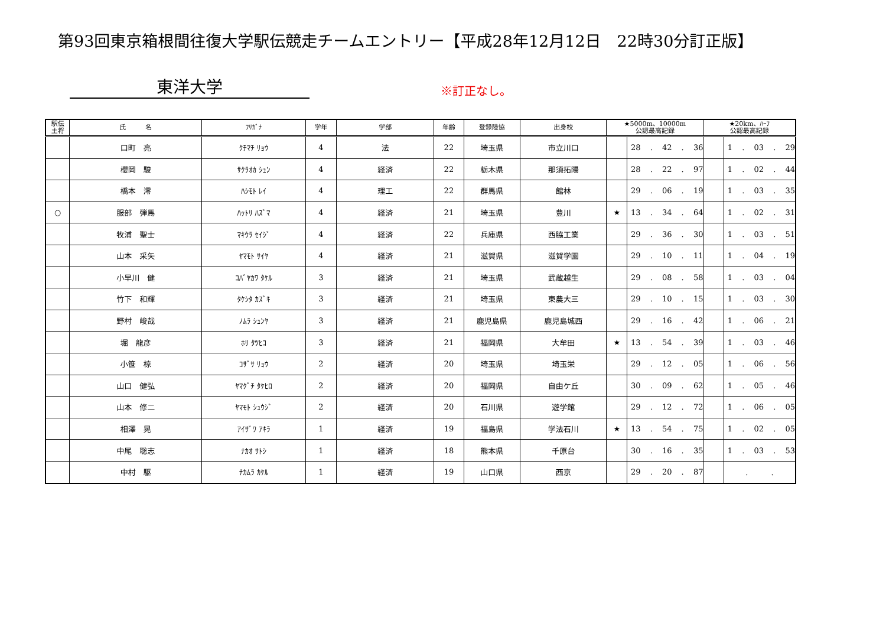第93回東京箱根間往復大学駅伝競走チームエントリー【平成28年12月12日　22時30分訂正版】
東洋大学
※訂正なし。
| 駅伝 主将 | 氏 名 | ﾌﾘｶﾞﾅ | 学年 | 学部 | 年齢 | 登録陸協 | 出身校 | ★5000m、10000m 公認最高記録 | | ★20km、ﾊｰﾌ 公認最高記録 | |
| --- | --- | --- | --- | --- | --- | --- | --- | --- | --- | --- | --- |
| | 口町 亮 | ｸﾁﾏﾁ ﾘｮｳ | 4 | 法 | 22 | 埼玉県 | 市立川口 | | 28 . 42 . 36 | | 1 . 03 . 29 |
| | 櫻岡 駿 | ｻｸﾗｵｶ ｼｭﾝ | 4 | 経済 | 22 | 栃木県 | 那須拓陽 | | 28 . 22 . 97 | | 1 . 02 . 44 |
| | 橋本 澪 | ﾊｼﾓﾄ ﾚｲ | 4 | 理工 | 22 | 群馬県 | 館林 | | 29 . 06 . 19 | | 1 . 03 . 35 |
| ○ | 服部 弾馬 | ﾊｯﾄﾘ ﾊｽﾞﾏ | 4 | 経済 | 21 | 埼玉県 | 豊川 | ★ | 13 . 34 . 64 | | 1 . 02 . 31 |
| | 牧浦 聖士 | ﾏｷｳﾗ ｾｲｼﾞ | 4 | 経済 | 22 | 兵庫県 | 西脇工業 | | 29 . 36 . 30 | | 1 . 03 . 51 |
| | 山本 采矢 | ﾔﾏﾓﾄ ｻｲﾔ | 4 | 経済 | 21 | 滋賀県 | 滋賀学園 | | 29 . 10 . 11 | | 1 . 04 . 19 |
| | 小早川 健 | ｺﾊﾞﾔｶﾜ ﾀｹﾙ | 3 | 経済 | 21 | 埼玉県 | 武蔵越生 | | 29 . 08 . 58 | | 1 . 03 . 04 |
| | 竹下 和輝 | ﾀｹｼﾀ ｶｽﾞｷ | 3 | 経済 | 21 | 埼玉県 | 東農大三 | | 29 . 10 . 15 | | 1 . 03 . 30 |
| | 野村 峻哉 | ﾉﾑﾗ ｼｭﾝﾔ | 3 | 経済 | 21 | 鹿児島県 | 鹿児島城西 | | 29 . 16 . 42 | | 1 . 06 . 21 |
| | 堀 龍彦 | ﾎﾘ ﾀﾂﾋｺ | 3 | 経済 | 21 | 福岡県 | 大牟田 | ★ | 13 . 54 . 39 | | 1 . 03 . 46 |
| | 小笹 椋 | ｺｻﾞｻ ﾘｮｳ | 2 | 経済 | 20 | 埼玉県 | 埼玉栄 | | 29 . 12 . 05 | | 1 . 06 . 56 |
| | 山口 健弘 | ﾔﾏｸﾞﾁ ﾀｹﾋﾛ | 2 | 経済 | 20 | 福岡県 | 自由ケ丘 | | 30 . 09 . 62 | | 1 . 05 . 46 |
| | 山本 修二 | ﾔﾏﾓﾄ ｼｭｳｼﾞ | 2 | 経済 | 20 | 石川県 | 遊学館 | | 29 . 12 . 72 | | 1 . 06 . 05 |
| | 相澤 晃 | ｱｲｻﾞﾜ ｱｷﾗ | 1 | 経済 | 19 | 福島県 | 学法石川 | ★ | 13 . 54 . 75 | | 1 . 02 . 05 |
| | 中尾 聡志 | ﾅｶｵ ｻﾄｼ | 1 | 経済 | 18 | 熊本県 | 千原台 | | 30 . 16 . 35 | | 1 . 03 . 53 |
| | 中村 駆 | ﾅｶﾑﾗ ｶｹﾙ | 1 | 経済 | 19 | 山口県 | 西京 | | 29 . 20 . 87 | | . . |